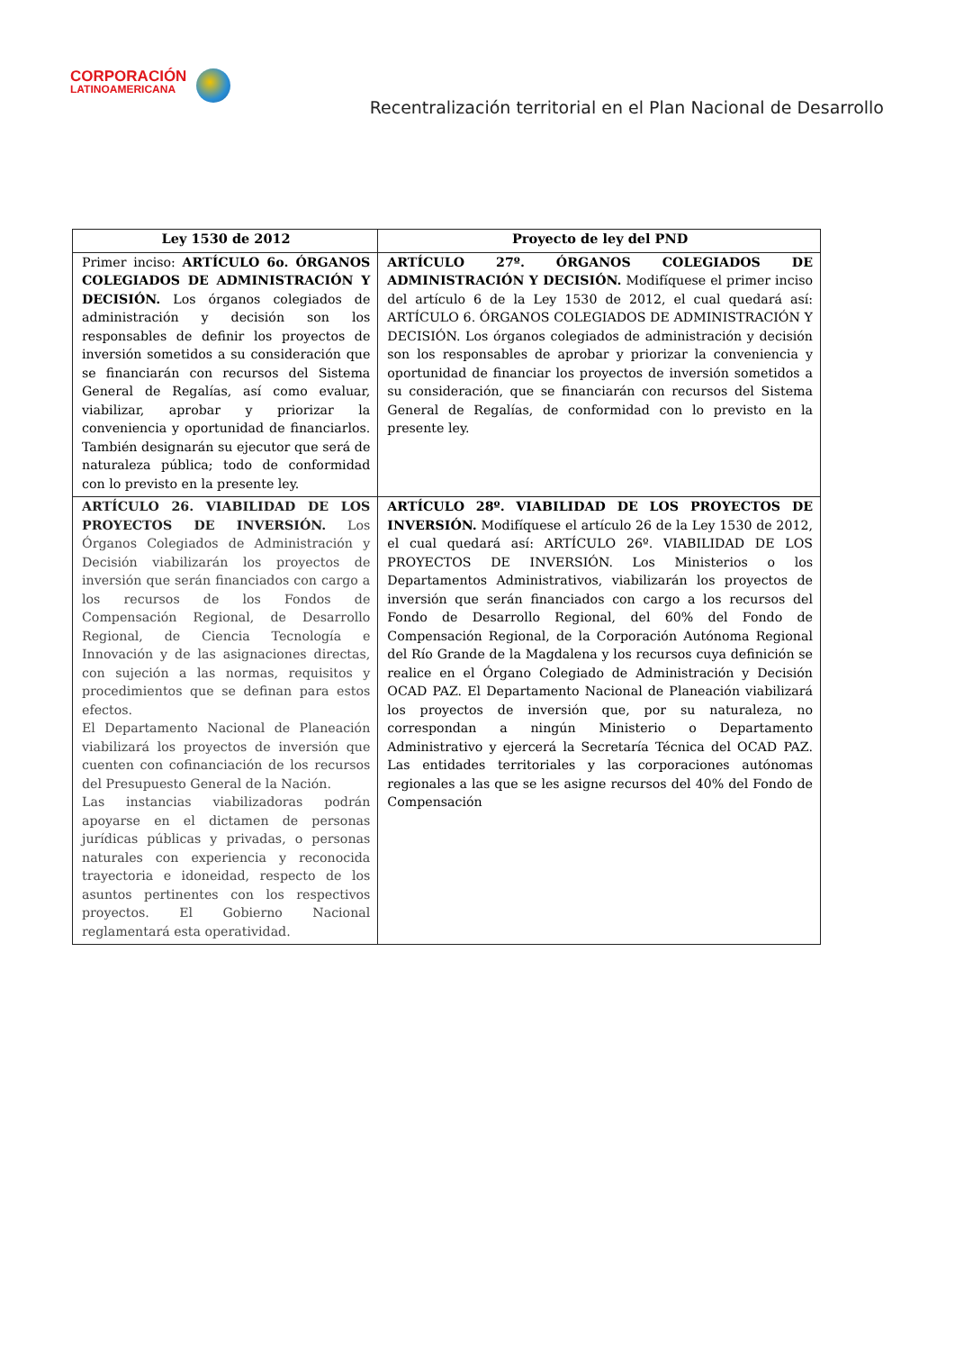CORPORACIÓN
LATINOAMERICANA
Recentralización territorial en el Plan Nacional de Desarrollo
| Ley 1530 de 2012 | Proyecto de ley del PND |
| --- | --- |
| Primer inciso: ARTÍCULO 6o. ÓRGANOS COLEGIADOS DE ADMINISTRACIÓN Y DECISIÓN. Los órganos colegiados de administración y decisión son los responsables de definir los proyectos de inversión sometidos a su consideración que se financiarán con recursos del Sistema General de Regalías, así como evaluar, viabilizar, aprobar y priorizar la conveniencia y oportunidad de financiarlos. También designarán su ejecutor que será de naturaleza pública; todo de conformidad con lo previsto en la presente ley. | ARTÍCULO 27º. ÓRGANOS COLEGIADOS DE ADMINISTRACIÓN Y DECISIÓN. Modifíquese el primer inciso del artículo 6 de la Ley 1530 de 2012, el cual quedará así: ARTÍCULO 6. ÓRGANOS COLEGIADOS DE ADMINISTRACIÓN Y DECISIÓN. Los órganos colegiados de administración y decisión son los responsables de aprobar y priorizar la conveniencia y oportunidad de financiar los proyectos de inversión sometidos a su consideración, que se financiarán con recursos del Sistema General de Regalías, de conformidad con lo previsto en la presente ley. |
| ARTÍCULO 26. VIABILIDAD DE LOS PROYECTOS DE INVERSIÓN. Los Órganos Colegiados de Administración y Decisión viabilizarán los proyectos de inversión que serán financiados con cargo a los recursos de los Fondos de Compensación Regional, de Desarrollo Regional, de Ciencia Tecnología e Innovación y de las asignaciones directas, con sujeción a las normas, requisitos y procedimientos que se definan para estos efectos. El Departamento Nacional de Planeación viabilizará los proyectos de inversión que cuenten con cofinanciación de los recursos del Presupuesto General de la Nación. Las instancias viabilizadoras podrán apoyarse en el dictamen de personas jurídicas públicas y privadas, o personas naturales con experiencia y reconocida trayectoria e idoneidad, respecto de los asuntos pertinentes con los respectivos proyectos. El Gobierno Nacional reglamentará esta operatividad. | ARTÍCULO 28º. VIABILIDAD DE LOS PROYECTOS DE INVERSIÓN. Modifíquese el artículo 26 de la Ley 1530 de 2012, el cual quedará así: ARTÍCULO 26º. VIABILIDAD DE LOS PROYECTOS DE INVERSIÓN. Los Ministerios o los Departamentos Administrativos, viabilizarán los proyectos de inversión que serán financiados con cargo a los recursos del Fondo de Desarrollo Regional, del 60% del Fondo de Compensación Regional, de la Corporación Autónoma Regional del Río Grande de la Magdalena y los recursos cuya definición se realice en el Órgano Colegiado de Administración y Decisión OCAD PAZ. El Departamento Nacional de Planeación viabilizará los proyectos de inversión que, por su naturaleza, no correspondan a ningún Ministerio o Departamento Administrativo y ejercerá la Secretaría Técnica del OCAD PAZ. Las entidades territoriales y las corporaciones autónomas regionales a las que se les asigne recursos del 40% del Fondo de Compensación |